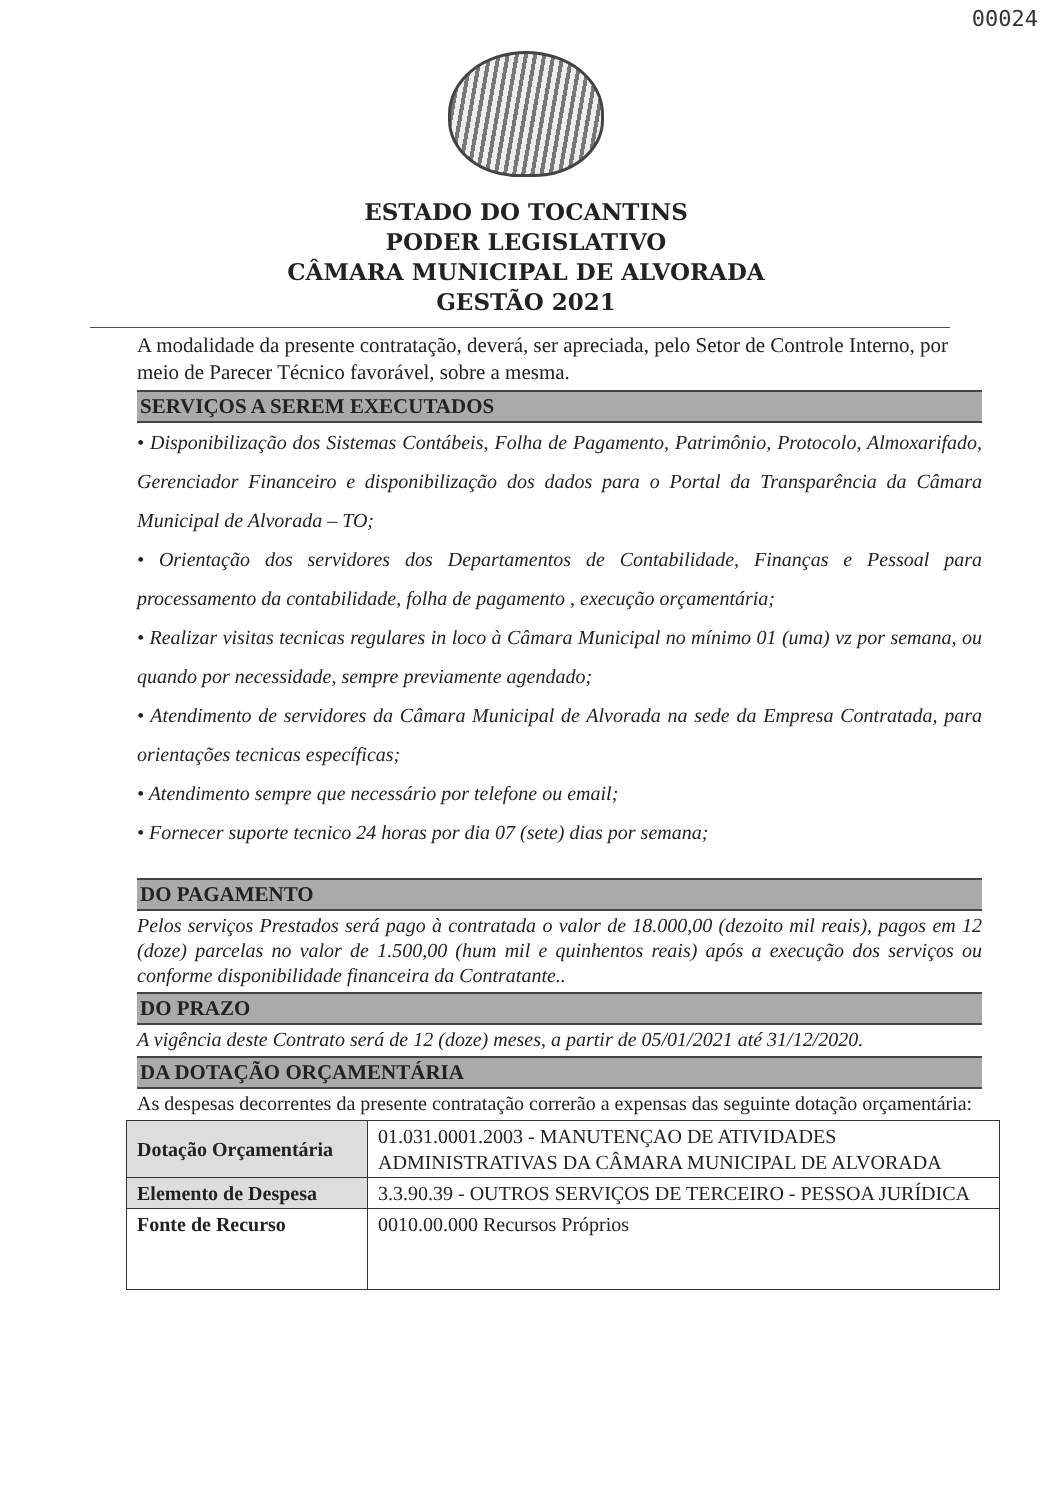00024
ESTADO DO TOCANTINS
PODER LEGISLATIVO
CÂMARA MUNICIPAL DE ALVORADA
GESTÃO 2021
A modalidade da presente contratação, deverá, ser apreciada, pelo Setor de Controle Interno, por meio de Parecer Técnico favorável, sobre a mesma.
SERVIÇOS A SEREM EXECUTADOS
• Disponibilização dos Sistemas Contábeis, Folha de Pagamento, Patrimônio, Protocolo, Almoxarifado, Gerenciador Financeiro e disponibilização dos dados para o Portal da Transparência da Câmara Municipal de Alvorada – TO;
• Orientação dos servidores dos Departamentos de Contabilidade, Finanças e Pessoal para processamento da contabilidade, folha de pagamento , execução orçamentária;
• Realizar visitas tecnicas regulares in loco à Câmara Municipal no mínimo 01 (uma) vz por semana, ou quando por necessidade, sempre previamente agendado;
• Atendimento de servidores da Câmara Municipal de Alvorada na sede da Empresa Contratada, para orientações tecnicas específicas;
• Atendimento sempre que necessário por telefone ou email;
• Fornecer suporte tecnico 24 horas por dia 07 (sete) dias por semana;
DO PAGAMENTO
Pelos serviços Prestados será pago à contratada o valor de 18.000,00 (dezoito mil reais), pagos em 12 (doze) parcelas no valor de 1.500,00 (hum mil e quinhentos reais) após a execução dos serviços ou conforme disponibilidade financeira da Contratante..
DO PRAZO
A vigência deste Contrato será de 12 (doze) meses, a partir de 05/01/2021 até 31/12/2020.
DA DOTAÇÃO ORÇAMENTÁRIA
As despesas decorrentes da presente contratação correrão a expensas das seguinte dotação orçamentária:
| Dotação Orçamentária | 01.031.0001.2003 - MANUTENÇAO DE ATIVIDADES ADMINISTRATIVAS DA CÂMARA MUNICIPAL DE ALVORADA |
| Elemento de Despesa | 3.3.90.39 - OUTROS SERVIÇOS DE TERCEIRO - PESSOA JURÍDICA |
| Fonte de Recurso | 0010.00.000 Recursos Próprios |